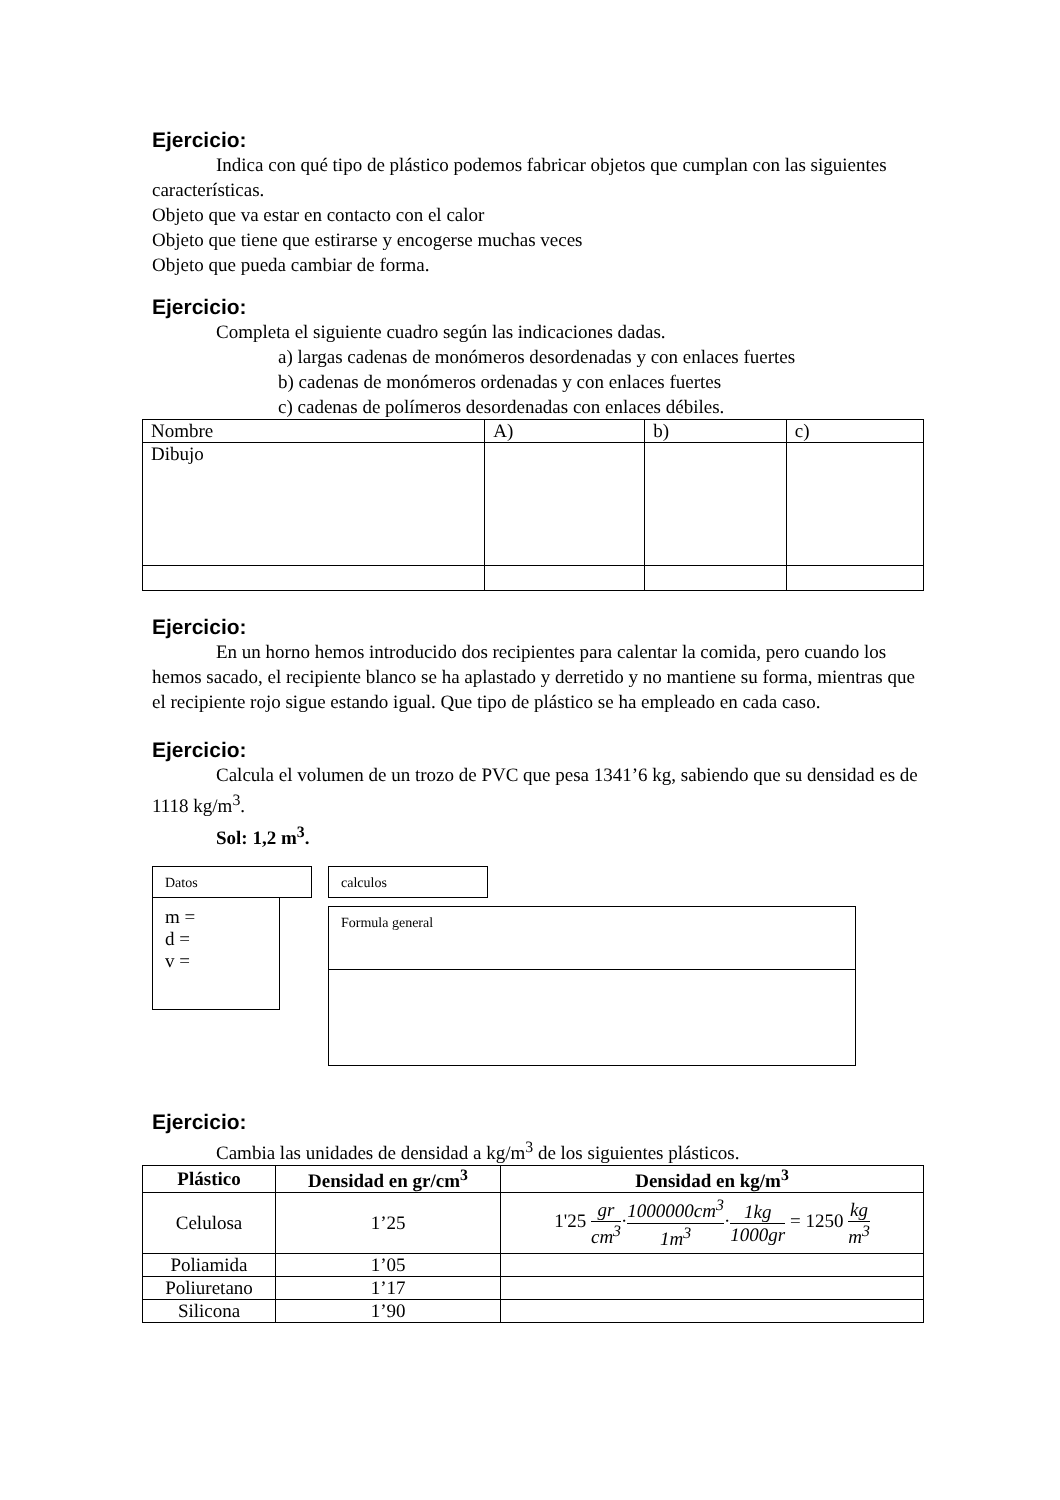Ejercicio:
Indica con qué tipo de plástico podemos fabricar objetos que cumplan con las siguientes características.
Objeto que va estar en contacto con el calor
Objeto que tiene que estirarse y encogerse muchas veces
Objeto que pueda cambiar de forma.
Ejercicio:
Completa el siguiente cuadro según las indicaciones dadas.
a) largas cadenas de monómeros desordenadas y con enlaces fuertes
b) cadenas de monómeros ordenadas y con enlaces fuertes
c) cadenas de polímeros desordenadas con enlaces débiles.
| Nombre | A) | b) | c) |
| Dibujo | | | |
Ejercicio:
En un horno hemos introducido dos recipientes para calentar la comida, pero cuando los hemos sacado, el recipiente blanco se ha aplastado y derretido y no mantiene su forma, mientras que el recipiente rojo sigue estando igual. Que tipo de plástico se ha empleado en cada caso.
Ejercicio:
Calcula el volumen de un trozo de PVC que pesa 1341’6 kg, sabiendo que su densidad es de 1118 kg/m<sup>3</sup>.
Sol: 1,2 m<sup>3</sup>.
Datos
m =
d =
v =
calculos
Formula general
Ejercicio:
Cambia las unidades de densidad a kg/m<sup>3</sup> de los siguientes plásticos.
| Plástico | Densidad en gr/cm<sup>3</sup> | Densidad en kg/m<sup>3</sup> |
| --- | --- | --- |
| Celulosa | 1’25 | 1'25 gr cm<sup>3</sup> · 1000000cm<sup>3</sup> 1m<sup>3</sup> · 1kg 1000gr = 1250 kg m<sup>3</sup> |
| Poliamida | 1’05 | |
| Poliuretano | 1’17 | |
| Silicona | 1’90 | |